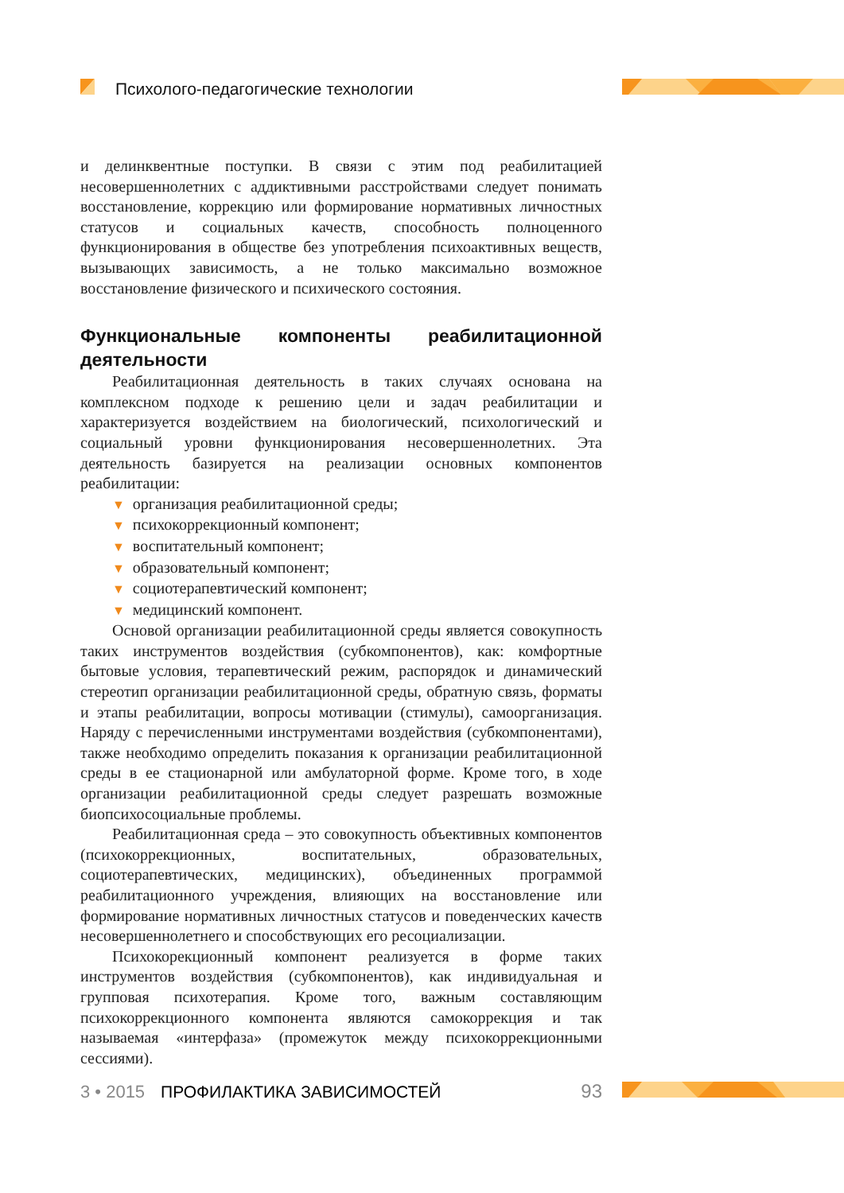Психолого-педагогические технологии
и делинквентные поступки. В связи с этим под реабилитацией несовершеннолетних с аддиктивными расстройствами следует понимать восстановление, коррекцию или формирование нормативных личностных статусов и социальных качеств, способность полноценного функционирования в обществе без употребления психоактивных веществ, вызывающих зависимость, а не только максимально возможное восстановление физического и психического состояния.
Функциональные компоненты реабилитационной деятельности
Реабилитационная деятельность в таких случаях основана на комплексном подходе к решению цели и задач реабилитации и характеризуется воздействием на биологический, психологический и социальный уровни функционирования несовершеннолетних. Эта деятельность базируется на реализации основных компонентов реабилитации:
▼ организация реабилитационной среды;
▼ психокоррекционный компонент;
▼ воспитательный компонент;
▼ образовательный компонент;
▼ социотерапевтический компонент;
▼ медицинский компонент.
Основой организации реабилитационной среды является совокупность таких инструментов воздействия (субкомпонентов), как: комфортные бытовые условия, терапевтический режим, распорядок и динамический стереотип организации реабилитационной среды, обратную связь, форматы и этапы реабилитации, вопросы мотивации (стимулы), самоорганизация. Наряду с перечисленными инструментами воздействия (субкомпонентами), также необходимо определить показания к организации реабилитационной среды в ее стационарной или амбулаторной форме. Кроме того, в ходе организации реабилитационной среды следует разрешать возможные биопсихосоциальные проблемы.
Реабилитационная среда – это совокупность объективных компонентов (психокоррекционных, воспитательных, образовательных, социотерапевтических, медицинских), объединенных программой реабилитационного учреждения, влияющих на восстановление или формирование нормативных личностных статусов и поведенческих качеств несовершеннолетнего и способствующих его ресоциализации.
Психокорекционный компонент реализуется в форме таких инструментов воздействия (субкомпонентов), как индивидуальная и групповая психотерапия. Кроме того, важным составляющим психокоррекционного компонента являются самокоррекция и так называемая «интерфаза» (промежуток между психокоррекционными сессиями).
3 • 2015 ПРОФИЛАКТИКА ЗАВИСИМОСТЕЙ 93